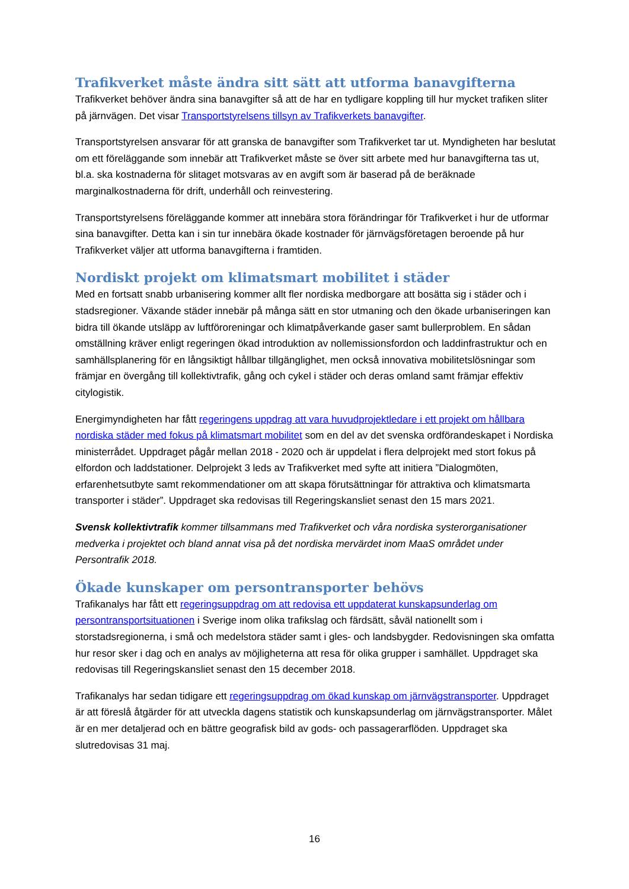Trafikverket måste ändra sitt sätt att utforma banavgifterna
Trafikverket behöver ändra sina banavgifter så att de har en tydligare koppling till hur mycket trafiken sliter på järnvägen. Det visar Transportstyrelsens tillsyn av Trafikverkets banavgifter.
Transportstyrelsen ansvarar för att granska de banavgifter som Trafikverket tar ut. Myndigheten har beslutat om ett föreläggande som innebär att Trafikverket måste se över sitt arbete med hur banavgifterna tas ut, bl.a. ska kostnaderna för slitaget motsvaras av en avgift som är baserad på de beräknade marginalkostnaderna för drift, underhåll och reinvestering.
Transportstyrelsens föreläggande kommer att innebära stora förändringar för Trafikverket i hur de utformar sina banavgifter. Detta kan i sin tur innebära ökade kostnader för järnvägsföretagen beroende på hur Trafikverket väljer att utforma banavgifterna i framtiden.
Nordiskt projekt om klimatsmart mobilitet i städer
Med en fortsatt snabb urbanisering kommer allt fler nordiska medborgare att bosätta sig i städer och i stadsregioner. Växande städer innebär på många sätt en stor utmaning och den ökade urbaniseringen kan bidra till ökande utsläpp av luftföroreningar och klimatpåverkande gaser samt bullerproblem. En sådan omställning kräver enligt regeringen ökad introduktion av nollemissionsfordon och laddinfrastruktur och en samhällsplanering för en långsiktigt hållbar tillgänglighet, men också innovativa mobilitetslösningar som främjar en övergång till kollektivtrafik, gång och cykel i städer och deras omland samt främjar effektiv citylogistik.
Energimyndigheten har fått regeringens uppdrag att vara huvudprojektledare i ett projekt om hållbara nordiska städer med fokus på klimatsmart mobilitet som en del av det svenska ordförandeskapet i Nordiska ministerrådet. Uppdraget pågår mellan 2018 - 2020 och är uppdelat i flera delprojekt med stort fokus på elfordon och laddstationer. Delprojekt 3 leds av Trafikverket med syfte att initiera ”Dialogmöten, erfarenhetsutbyte samt rekommendationer om att skapa förutsättningar för attraktiva och klimatsmarta transporter i städer”. Uppdraget ska redovisas till Regeringskansliet senast den 15 mars 2021.
Svensk kollektivtrafik kommer tillsammans med Trafikverket och våra nordiska systerorganisationer medverka i projektet och bland annat visa på det nordiska mervärdet inom MaaS området under Persontrafik 2018.
Ökade kunskaper om persontransporter behövs
Trafikanalys har fått ett regeringsuppdrag om att redovisa ett uppdaterat kunskapsunderlag om persontransportsituationen i Sverige inom olika trafikslag och färdsätt, såväl nationellt som i storstadsregionerna, i små och medelstora städer samt i gles- och landsbygder. Redovisningen ska omfatta hur resor sker i dag och en analys av möjligheterna att resa för olika grupper i samhället. Uppdraget ska redovisas till Regeringskansliet senast den 15 december 2018.
Trafikanalys har sedan tidigare ett regeringsuppdrag om ökad kunskap om järnvägstransporter. Uppdraget är att föreslå åtgärder för att utveckla dagens statistik och kunskapsunderlag om järnvägstransporter. Målet är en mer detaljerad och en bättre geografisk bild av gods- och passagerarflöden. Uppdraget ska slutredovisas 31 maj.
16